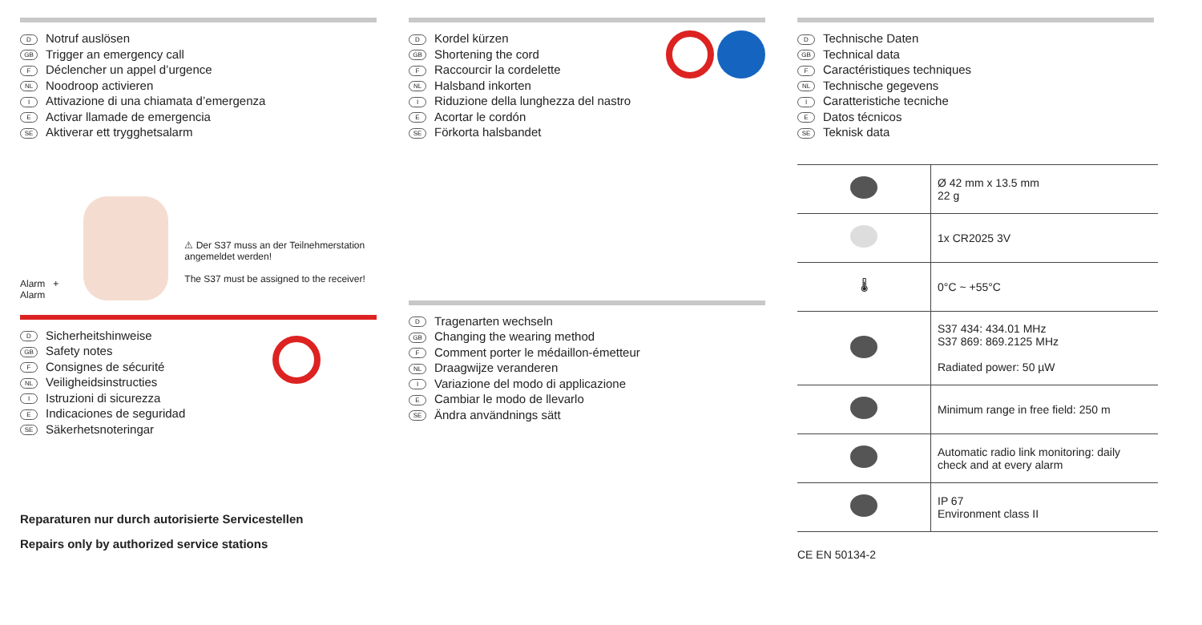D Notruf auslösen
GB Trigger an emergency call
F Déclencher un appel d’urgence
NL Noodroop activieren
I Attivazione di una chiamata d’emergenza
E Activar llamade de emergencia
SE Aktiverar ett trygghetsalarm
Alarm + Alarm
⚠ Der S37 muss an der Teilnehmerstation angemeldet werden!
The S37 must be assigned to the receiver!
D Sicherheitshinweise
GB Safety notes
F Consignes de sécurité
NL Veiligheidsinstructies
I Istruzioni di sicurezza
E Indicaciones de seguridad
SE Säkerhetsnoteringar
Reparaturen nur durch autorisierte Servicestellen
Repairs only by authorized service stations
D Kordel kürzen
GB Shortening the cord
F Raccourcir la cordelette
NL Halsband inkorten
I Riduzione della lunghezza del nastro
E Acortar le cordón
SE Förkorta halsbandet
D Tragenarten wechseln
GB Changing the wearing method
F Comment porter le médaillon-émetteur
NL Draagwijze veranderen
I Variazione del modo di applicazione
E Cambiar le modo de llevarlo
SE Ändra användnings sätt
D Technische Daten
GB Technical data
F Caractéristiques techniques
NL Technische gegevens
I Caratteristiche tecniche
E Datos técnicos
SE Teknisk data
| | Ø 42 mm x 13.5 mm 22 g |
| | 1x CR2025 3V |
| 🌡 | 0°C ~ +55°C |
| | S37 434: 434.01 MHz S37 869: 869.2125 MHz Radiated power: 50 µW |
| | Minimum range in free field: 250 m |
| | Automatic radio link monitoring: daily check and at every alarm |
| | IP 67 Environment class II |
CE EN 50134-2